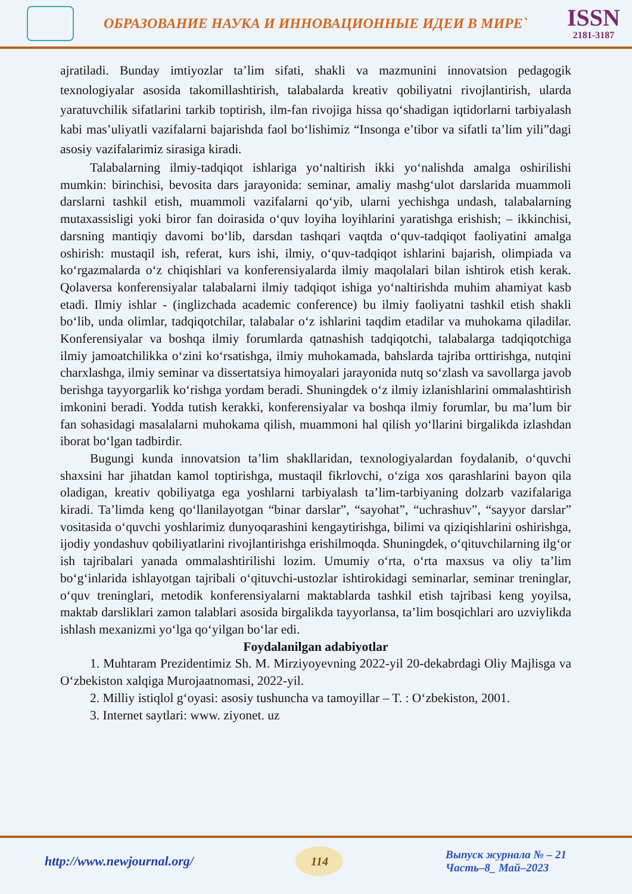ОБРАЗОВАНИЕ НАУКА И ИННОВАЦИОННЫЕ ИДЕИ В МИРЕ`
ISSN
2181-3187
ajratiladi. Bunday imtiyozlar ta’lim sifati, shakli va mazmunini innovatsion pedagogik texnologiyalar asosida takomillashtirish, talabalarda kreativ qobiliyatni rivojlantirish, ularda yaratuvchilik sifatlarini tarkib toptirish, ilm-fan rivojiga hissa qo‘shadigan iqtidorlarni tarbiyalash kabi mas’uliyatli vazifalarni bajarishda faol bo‘lishimiz “Insonga e’tibor va sifatli ta’lim yili”dagi asosiy vazifalarimiz sirasiga kiradi.
Talabalarning ilmiy-tadqiqot ishlariga yo‘naltirish ikki yo‘nalishda amalga oshirilishi mumkin: birinchisi, bevosita dars jarayonida: seminar, amaliy mashg‘ulot darslarida muammoli darslarni tashkil etish, muammoli vazifalarni qo‘yib, ularni yechishga undash, talabalarning mutaxassisligi yoki biror fan doirasida o‘quv loyiha loyihlarini yaratishga erishish; – ikkinchisi, darsning mantiqiy davomi bo‘lib, darsdan tashqari vaqtda o‘quv-tadqiqot faoliyatini amalga oshirish: mustaqil ish, referat, kurs ishi, ilmiy, o‘quv-tadqiqot ishlarini bajarish, olimpiada va ko‘rgazmalarda o‘z chiqishlari va konferensiyalarda ilmiy maqolalari bilan ishtirok etish kerak. Qolaversa konferensiyalar talabalarni ilmiy tadqiqot ishiga yo‘naltirishda muhim ahamiyat kasb etadi. Ilmiy ishlar - (inglizchada academic conference) bu ilmiy faoliyatni tashkil etish shakli bo‘lib, unda olimlar, tadqiqotchilar, talabalar o‘z ishlarini taqdim etadilar va muhokama qiladilar. Konferensiyalar va boshqa ilmiy forumlarda qatnashish tadqiqotchi, talabalarga tadqiqotchiga ilmiy jamoatchilikka o‘zini ko‘rsatishga, ilmiy muhokamada, bahslarda tajriba orttirishga, nutqini charxlashga, ilmiy seminar va dissertatsiya himoyalari jarayonida nutq so‘zlash va savollarga javob berishga tayyorgarlik ko‘rishga yordam beradi. Shuningdek o‘z ilmiy izlanishlarini ommalashtirish imkonini beradi. Yodda tutish kerakki, konferensiyalar va boshqa ilmiy forumlar, bu ma’lum bir fan sohasidagi masalalarni muhokama qilish, muammoni hal qilish yo‘llarini birgalikda izlashdan iborat bo‘lgan tadbirdir.
Bugungi kunda innovatsion ta’lim shakllaridan, texnologiyalardan foydalanib, o‘quvchi shaxsini har jihatdan kamol toptirishga, mustaqil fikrlovchi, o‘ziga xos qarashlarini bayon qila oladigan, kreativ qobiliyatga ega yoshlarni tarbiyalash ta’lim-tarbiyaning dolzarb vazifalariga kiradi. Ta’limda keng qo‘llanilayotgan “binar darslar”, “sayohat”, “uchrashuv”, “sayyor darslar” vositasida o‘quvchi yoshlarimiz dunyoqarashini kengaytirishga, bilimi va qiziqishlarini oshirishga, ijodiy yondashuv qobiliyatlarini rivojlantirishga erishilmoqda. Shuningdek, o‘qituvchilarning ilg‘or ish tajribalari yanada ommalashtirilishi lozim. Umumiy o‘rta, o‘rta maxsus va oliy ta’lim bo‘g‘inlarida ishlayotgan tajribali o‘qituvchi-ustozlar ishtirokidagi seminarlar, seminar treninglar, o‘quv treninglari, metodik konferensiyalarni maktablarda tashkil etish tajribasi keng yoyilsa, maktab darsliklari zamon talablari asosida birgalikda tayyorlansa, ta’lim bosqichlari aro uzviylikda ishlash mexanizmi yo‘lga qo‘yilgan bo‘lar edi.
Foydalanilgan adabiyotlar
1. Muhtaram Prezidentimiz Sh. M. Mirziyoyevning 2022-yil 20-dekabrdagi Oliy Majlisga va O‘zbekiston xalqiga Murojaatnomasi, 2022-yil.
2. Milliy istiqlol g‘oyasi: asosiy tushuncha va tamoyillar – T. : O‘zbekiston, 2001.
3. Internet saytlari: www. ziyonet. uz
http://www.newjournal.org/
114
Выпуск журнала № – 21
Часть–8_ Май–2023